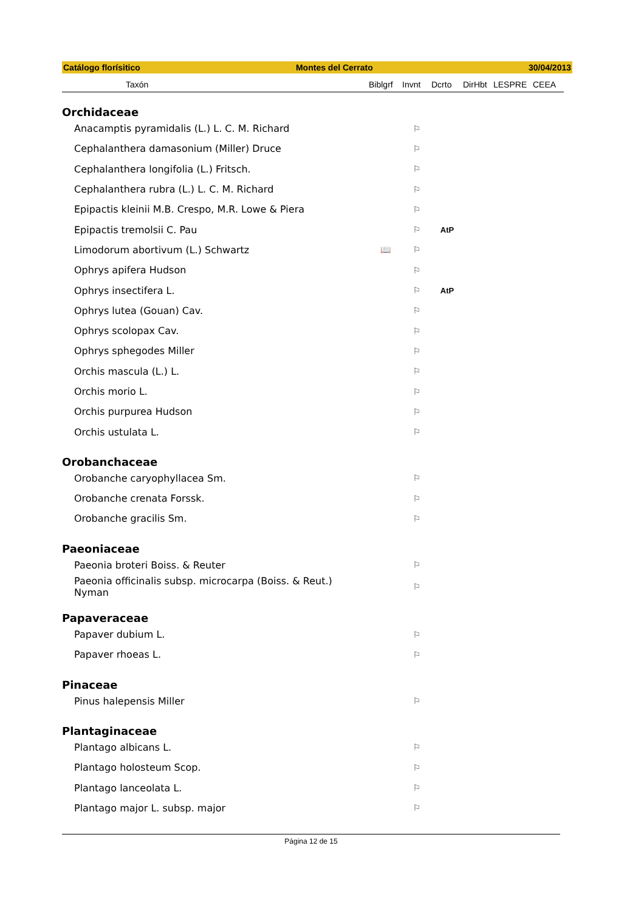Catálogo florísitico Montes del Cerrato 30/04/2013
| Taxón | Biblgrf | Invnt | Dcrto | DirHbt | LESPRE | CEEA |
| --- | --- | --- | --- | --- | --- | --- |
| Orchidaceae | | | | | | |
| Anacamptis pyramidalis (L.) L. C. M. Richard | | ⚐ | | | | |
| Cephalanthera damasonium (Miller) Druce | | ⚐ | | | | |
| Cephalanthera longifolia (L.) Fritsch. | | ⚐ | | | | |
| Cephalanthera rubra (L.) L. C. M. Richard | | ⚐ | | | | |
| Epipactis kleinii M.B. Crespo, M.R. Lowe & Piera | | ⚐ | | | | |
| Epipactis tremolsii C. Pau | | ⚐ | AtP | | | |
| Limodorum abortivum (L.) Schwartz | 📖 | ⚐ | | | | |
| Ophrys apifera Hudson | | ⚐ | | | | |
| Ophrys insectifera L. | | ⚐ | AtP | | | |
| Ophrys lutea (Gouan) Cav. | | ⚐ | | | | |
| Ophrys scolopax Cav. | | ⚐ | | | | |
| Ophrys sphegodes Miller | | ⚐ | | | | |
| Orchis mascula (L.) L. | | ⚐ | | | | |
| Orchis morio L. | | ⚐ | | | | |
| Orchis purpurea Hudson | | ⚐ | | | | |
| Orchis ustulata L. | | ⚐ | | | | |
| Orobanchaceae | | | | | | |
| Orobanche caryophyllacea Sm. | | ⚐ | | | | |
| Orobanche crenata Forssk. | | ⚐ | | | | |
| Orobanche gracilis Sm. | | ⚐ | | | | |
| Paeoniaceae | | | | | | |
| Paeonia broteri Boiss. & Reuter | | ⚐ | | | | |
| Paeonia officinalis subsp. microcarpa (Boiss. & Reut.) Nyman | | ⚐ | | | | |
| Papaveraceae | | | | | | |
| Papaver dubium L. | | ⚐ | | | | |
| Papaver rhoeas L. | | ⚐ | | | | |
| Pinaceae | | | | | | |
| Pinus halepensis Miller | | ⚐ | | | | |
| Plantaginaceae | | | | | | |
| Plantago albicans L. | | ⚐ | | | | |
| Plantago holosteum Scop. | | ⚐ | | | | |
| Plantago lanceolata L. | | ⚐ | | | | |
| Plantago major L. subsp. major | | ⚐ | | | | |
Página 12 de 15